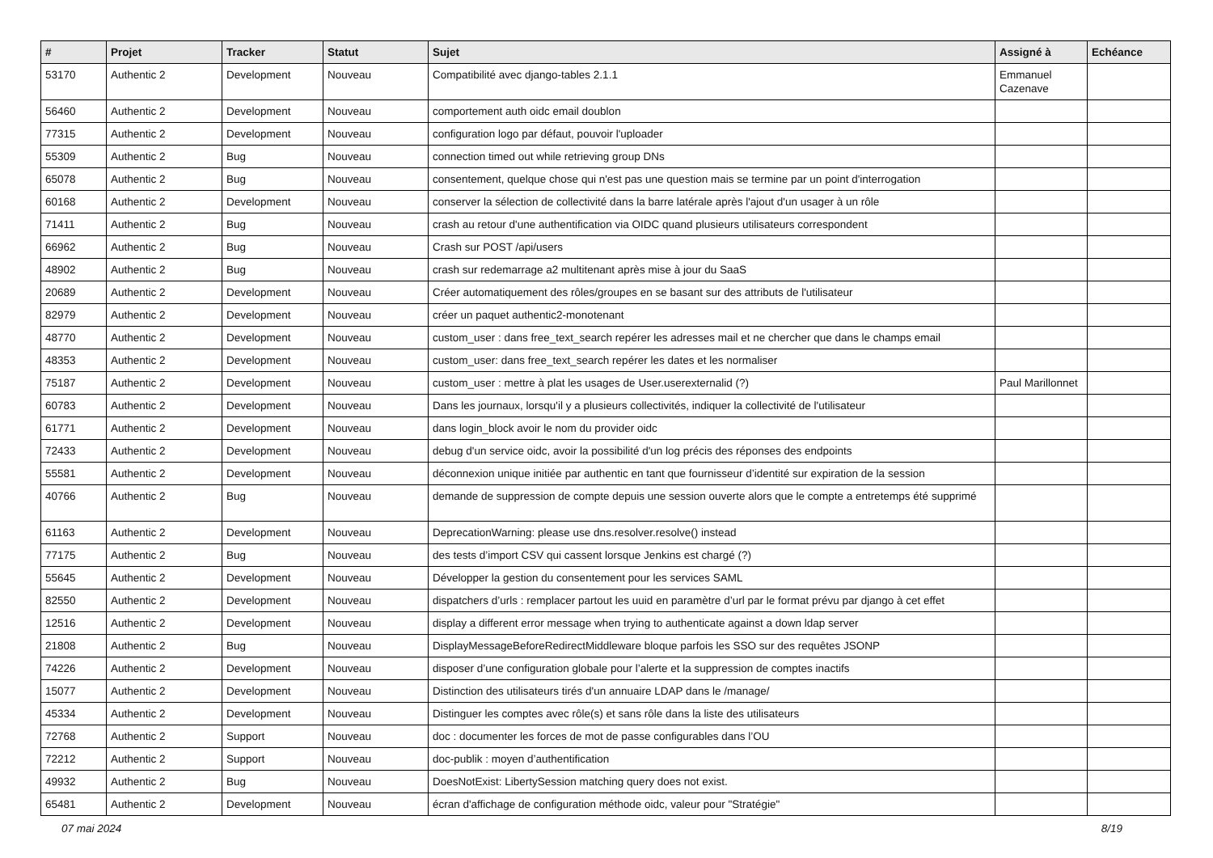| # | Projet | Tracker | Statut | Sujet | Assigné à | Echéance |
| --- | --- | --- | --- | --- | --- | --- |
| 53170 | Authentic 2 | Development | Nouveau | Compatibilité avec django-tables 2.1.1 | Emmanuel Cazenave | |
| 56460 | Authentic 2 | Development | Nouveau | comportement auth oidc email doublon | | |
| 77315 | Authentic 2 | Development | Nouveau | configuration logo par défaut, pouvoir l'uploader | | |
| 55309 | Authentic 2 | Bug | Nouveau | connection timed out while retrieving group DNs | | |
| 65078 | Authentic 2 | Bug | Nouveau | consentement, quelque chose qui n'est pas une question mais se termine par un point d'interrogation | | |
| 60168 | Authentic 2 | Development | Nouveau | conserver la sélection de collectivité dans la barre latérale après l'ajout d'un usager à un rôle | | |
| 71411 | Authentic 2 | Bug | Nouveau | crash au retour d'une authentification via OIDC quand plusieurs utilisateurs correspondent | | |
| 66962 | Authentic 2 | Bug | Nouveau | Crash sur POST /api/users | | |
| 48902 | Authentic 2 | Bug | Nouveau | crash sur redemarrage a2 multitenant après mise à jour du SaaS | | |
| 20689 | Authentic 2 | Development | Nouveau | Créer automatiquement des rôles/groupes en se basant sur des attributs de l'utilisateur | | |
| 82979 | Authentic 2 | Development | Nouveau | créer un paquet authentic2-monotenant | | |
| 48770 | Authentic 2 | Development | Nouveau | custom_user : dans free_text_search repérer les adresses mail et ne chercher que dans le champs email | | |
| 48353 | Authentic 2 | Development | Nouveau | custom_user: dans free_text_search repérer les dates et les normaliser | | |
| 75187 | Authentic 2 | Development | Nouveau | custom_user : mettre à plat les usages de User.userexternalid (?) | Paul Marillonnet | |
| 60783 | Authentic 2 | Development | Nouveau | Dans les journaux, lorsqu'il y a plusieurs collectivités, indiquer la collectivité de l'utilisateur | | |
| 61771 | Authentic 2 | Development | Nouveau | dans login_block avoir le nom du provider oidc | | |
| 72433 | Authentic 2 | Development | Nouveau | debug d'un service oidc, avoir la possibilité d'un log précis des réponses des endpoints | | |
| 55581 | Authentic 2 | Development | Nouveau | déconnexion unique initiée par authentic en tant que fournisseur d’identité sur expiration de la session | | |
| 40766 | Authentic 2 | Bug | Nouveau | demande de suppression de compte depuis une session ouverte alors que le compte a entretemps été supprimé | | |
| 61163 | Authentic 2 | Development | Nouveau | DeprecationWarning: please use dns.resolver.resolve() instead | | |
| 77175 | Authentic 2 | Bug | Nouveau | des tests d’import CSV qui cassent lorsque Jenkins est chargé (?) | | |
| 55645 | Authentic 2 | Development | Nouveau | Développer la gestion du consentement pour les services SAML | | |
| 82550 | Authentic 2 | Development | Nouveau | dispatchers d’urls : remplacer partout les uuid en paramètre d’url par le format prévu par django à cet effet | | |
| 12516 | Authentic 2 | Development | Nouveau | display a different error message when trying to authenticate against a down ldap server | | |
| 21808 | Authentic 2 | Bug | Nouveau | DisplayMessageBeforeRedirectMiddleware bloque parfois les SSO sur des requêtes JSONP | | |
| 74226 | Authentic 2 | Development | Nouveau | disposer d’une configuration globale pour l’alerte et la suppression de comptes inactifs | | |
| 15077 | Authentic 2 | Development | Nouveau | Distinction des utilisateurs tirés d'un annuaire LDAP dans le /manage/ | | |
| 45334 | Authentic 2 | Development | Nouveau | Distinguer les comptes avec rôle(s) et sans rôle dans la liste des utilisateurs | | |
| 72768 | Authentic 2 | Support | Nouveau | doc : documenter les forces de mot de passe configurables dans l’OU | | |
| 72212 | Authentic 2 | Support | Nouveau | doc-publik : moyen d’authentification | | |
| 49932 | Authentic 2 | Bug | Nouveau | DoesNotExist: LibertySession matching query does not exist. | | |
| 65481 | Authentic 2 | Development | Nouveau | écran d'affichage de configuration méthode oidc, valeur pour "Stratégie" | | |
07 mai 2024 8/19